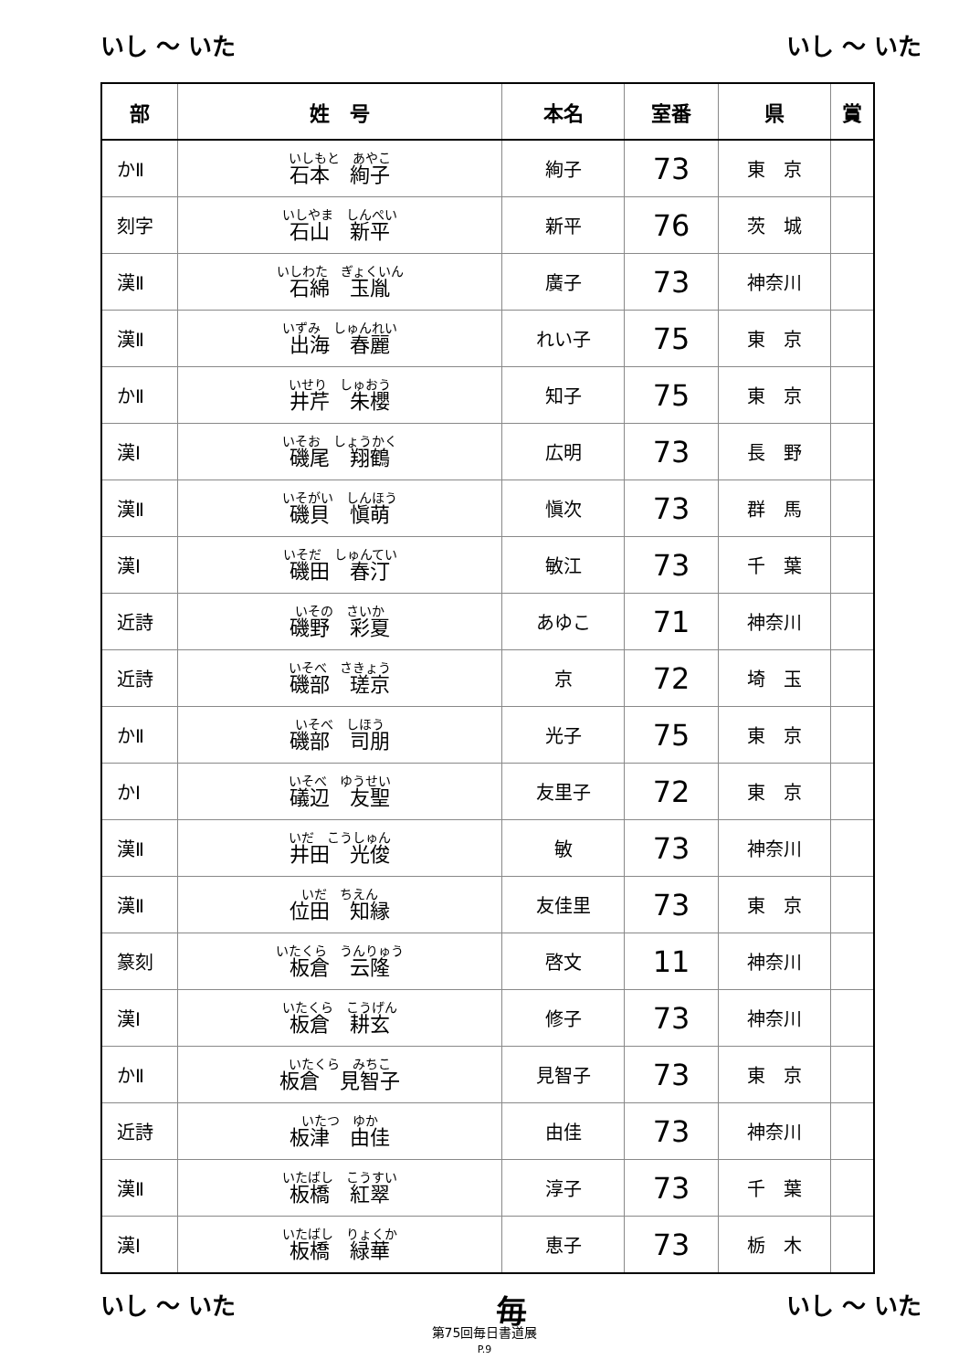いし ～ いた いし ～ いた
| 部 | 姓 号 | 本名 | 室番 | 県 | 賞 |
| --- | --- | --- | --- | --- | --- |
| かⅡ | いしもと あやこ 石本 絢子 | 絢子 | 73 | 東 京 | |
| 刻字 | いしやま しんぺい 石山 新平 | 新平 | 76 | 茨 城 | |
| 漢Ⅱ | いしわた ぎょくいん 石綿 玉胤 | 廣子 | 73 | 神奈川 | |
| 漢Ⅱ | いずみ しゅんれい 出海 春麗 | れい子 | 75 | 東 京 | |
| かⅡ | いせり しゅおう 井芹 朱櫻 | 知子 | 75 | 東 京 | |
| 漢Ⅰ | いそお しょうかく 磯尾 翔鶴 | 広明 | 73 | 長 野 | |
| 漢Ⅱ | いそがい しんほう 磯貝 愼萌 | 愼次 | 73 | 群 馬 | |
| 漢Ⅰ | いそだ しゅんてい 磯田 春汀 | 敏江 | 73 | 千 葉 | |
| 近詩 | いその さいか 磯野 彩夏 | あゆこ | 71 | 神奈川 | |
| 近詩 | いそべ さきょう 磯部 瑳京 | 京 | 72 | 埼 玉 | |
| かⅡ | いそべ しほう 磯部 司朋 | 光子 | 75 | 東 京 | |
| かⅠ | いそべ ゆうせい 礒辺 友聖 | 友里子 | 72 | 東 京 | |
| 漢Ⅱ | いだ こうしゅん 井田 光俊 | 敏 | 73 | 神奈川 | |
| 漢Ⅱ | いだ ちえん 位田 知縁 | 友佳里 | 73 | 東 京 | |
| 篆刻 | いたくら うんりゅう 板倉 云隆 | 啓文 | 11 | 神奈川 | |
| 漢Ⅰ | いたくら こうげん 板倉 耕玄 | 修子 | 73 | 神奈川 | |
| かⅡ | いたくら みちこ 板倉 見智子 | 見智子 | 73 | 東 京 | |
| 近詩 | いたつ ゆか 板津 由佳 | 由佳 | 73 | 神奈川 | |
| 漢Ⅱ | いたばし こうすい 板橋 紅翠 | 淳子 | 73 | 千 葉 | |
| 漢Ⅰ | いたばし りょくか 板橋 緑華 | 恵子 | 73 | 栃 木 | |
いし ～ いた 毎 いし ～ いた
第75回毎日書道展
P.9